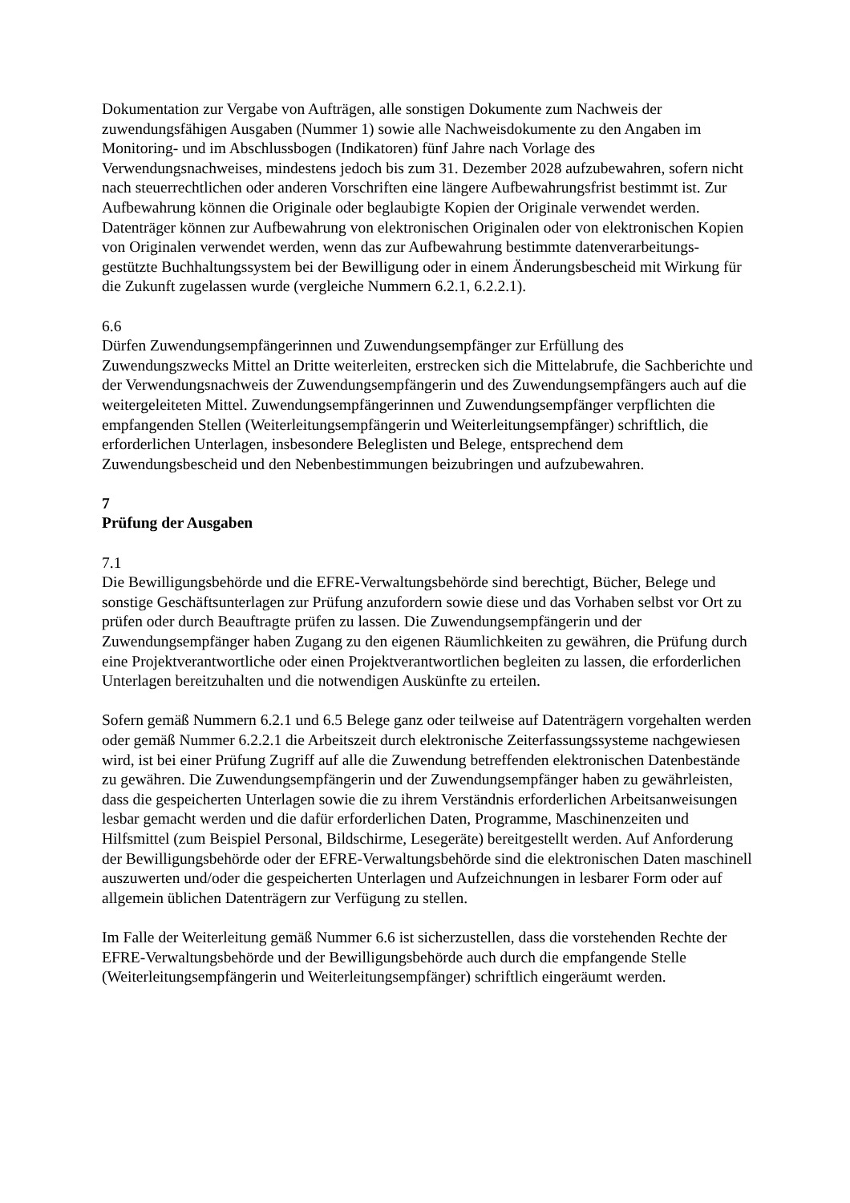Dokumentation zur Vergabe von Aufträgen, alle sonstigen Dokumente zum Nachweis der zuwendungsfähigen Ausgaben (Nummer 1) sowie alle Nachweisdokumente zu den Angaben im Monitoring- und im Abschlussbogen (Indikatoren) fünf Jahre nach Vorlage des Verwendungsnachweises, mindestens jedoch bis zum 31. Dezember 2028 aufzubewahren, sofern nicht nach steuerrechtlichen oder anderen Vorschriften eine längere Aufbewahrungsfrist bestimmt ist. Zur Aufbewahrung können die Originale oder beglaubigte Kopien der Originale verwendet werden. Datenträger können zur Aufbewahrung von elektronischen Originalen oder von elektronischen Kopien von Originalen verwendet werden, wenn das zur Aufbewahrung bestimmte datenverarbeitungs-gestützte Buchhaltungssystem bei der Bewilligung oder in einem Änderungsbescheid mit Wirkung für die Zukunft zugelassen wurde (vergleiche Nummern 6.2.1, 6.2.2.1).
6.6
Dürfen Zuwendungsempfängerinnen und Zuwendungsempfänger zur Erfüllung des Zuwendungszwecks Mittel an Dritte weiterleiten, erstrecken sich die Mittelabrufe, die Sachberichte und der Verwendungsnachweis der Zuwendungsempfängerin und des Zuwendungsempfängers auch auf die weitergeleiteten Mittel. Zuwendungsempfängerinnen und Zuwendungsempfänger verpflichten die empfangenden Stellen (Weiterleitungsempfängerin und Weiterleitungsempfänger) schriftlich, die erforderlichen Unterlagen, insbesondere Beleglisten und Belege, entsprechend dem Zuwendungsbescheid und den Nebenbestimmungen beizubringen und aufzubewahren.
7
Prüfung der Ausgaben
7.1
Die Bewilligungsbehörde und die EFRE-Verwaltungsbehörde sind berechtigt, Bücher, Belege und sonstige Geschäftsunterlagen zur Prüfung anzufordern sowie diese und das Vorhaben selbst vor Ort zu prüfen oder durch Beauftragte prüfen zu lassen. Die Zuwendungsempfängerin und der Zuwendungsempfänger haben Zugang zu den eigenen Räumlichkeiten zu gewähren, die Prüfung durch eine Projektverantwortliche oder einen Projektverantwortlichen begleiten zu lassen, die erforderlichen Unterlagen bereitzuhalten und die notwendigen Auskünfte zu erteilen.
Sofern gemäß Nummern 6.2.1 und 6.5 Belege ganz oder teilweise auf Datenträgern vorgehalten werden oder gemäß Nummer 6.2.2.1 die Arbeitszeit durch elektronische Zeiterfassungssysteme nachgewiesen wird, ist bei einer Prüfung Zugriff auf alle die Zuwendung betreffenden elektronischen Datenbestände zu gewähren. Die Zuwendungsempfängerin und der Zuwendungsempfänger haben zu gewährleisten, dass die gespeicherten Unterlagen sowie die zu ihrem Verständnis erforderlichen Arbeitsanweisungen lesbar gemacht werden und die dafür erforderlichen Daten, Programme, Maschinenzeiten und Hilfsmittel (zum Beispiel Personal, Bildschirme, Lesegeräte) bereitgestellt werden. Auf Anforderung der Bewilligungsbehörde oder der EFRE-Verwaltungsbehörde sind die elektronischen Daten maschinell auszuwerten und/oder die gespeicherten Unterlagen und Aufzeichnungen in lesbarer Form oder auf allgemein üblichen Datenträgern zur Verfügung zu stellen.
Im Falle der Weiterleitung gemäß Nummer 6.6 ist sicherzustellen, dass die vorstehenden Rechte der EFRE-Verwaltungsbehörde und der Bewilligungsbehörde auch durch die empfangende Stelle (Weiterleitungsempfängerin und Weiterleitungsempfänger) schriftlich eingeräumt werden.